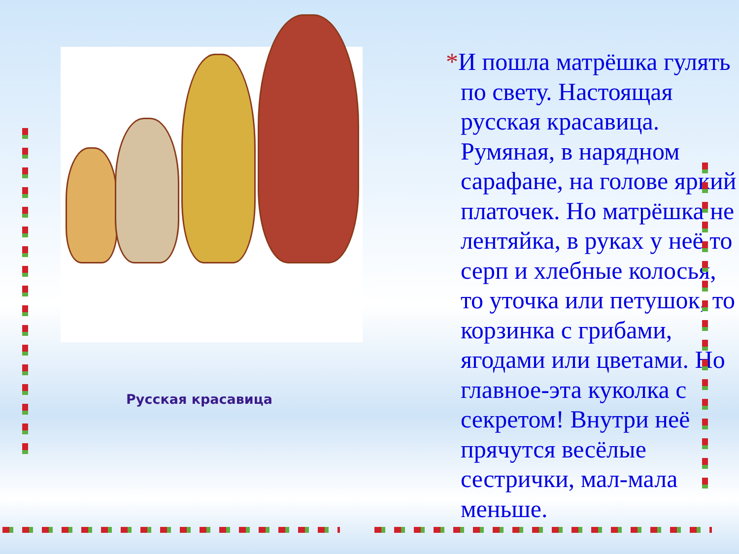Русская красавица
*И пошла матрёшка гулять по свету. Настоящая русская красавица. Румяная, в нарядном сарафане, на голове яркий платочек. Но матрёшка не лентяйка, в руках у неё то серп и хлебные колосья, то уточка или петушок, то корзинка с грибами, ягодами или цветами. Но главное-эта куколка с секретом! Внутри неё прячутся весёлые сестрички, мал-мала меньше.